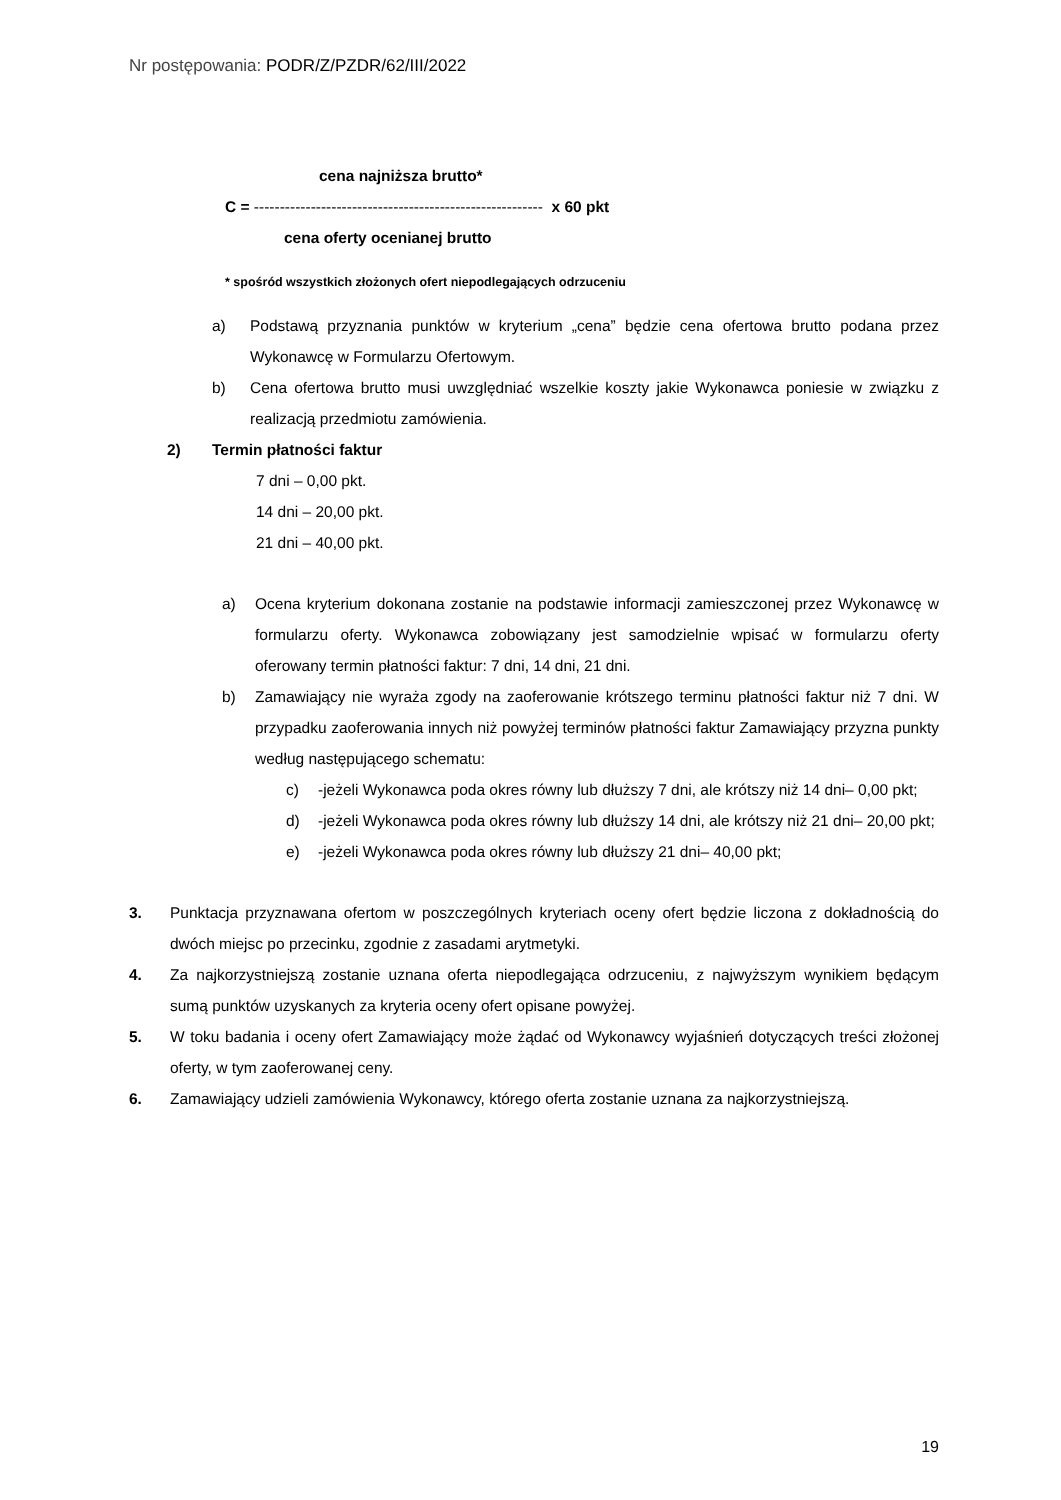Nr postępowania: PODR/Z/PZDR/62/III/2022
cena najniższa brutto*
C = -------------------------------------------------------- x 60 pkt
cena oferty ocenianej brutto
* spośród wszystkich złożonych ofert niepodlegających odrzuceniu
a) Podstawą przyznania punktów w kryterium „cena” będzie cena ofertowa brutto podana przez Wykonawcę w Formularzu Ofertowym.
b) Cena ofertowa brutto musi uwzględniać wszelkie koszty jakie Wykonawca poniesie w związku z realizacją przedmiotu zamówienia.
2) Termin płatności faktur
7 dni – 0,00 pkt.
14 dni – 20,00 pkt.
21 dni – 40,00 pkt.
a) Ocena kryterium dokonana zostanie na podstawie informacji zamieszczonej przez Wykonawcę w formularzu oferty. Wykonawca zobowiązany jest samodzielnie wpisać w formularzu oferty oferowany termin płatności faktur: 7 dni, 14 dni, 21 dni.
b) Zamawiający nie wyraża zgody na zaoferowanie krótszego terminu płatności faktur niż 7 dni. W przypadku zaoferowania innych niż powyżej terminów płatności faktur Zamawiający przyzna punkty według następującego schematu:
c) -jeżeli Wykonawca poda okres równy lub dłuższy 7 dni, ale krótszy niż 14 dni– 0,00 pkt;
d) -jeżeli Wykonawca poda okres równy lub dłuższy 14 dni, ale krótszy niż 21 dni– 20,00 pkt;
e) -jeżeli Wykonawca poda okres równy lub dłuższy 21 dni– 40,00 pkt;
3. Punktacja przyznawana ofertom w poszczególnych kryteriach oceny ofert będzie liczona z dokładnością do dwóch miejsc po przecinku, zgodnie z zasadami arytmetyki.
4. Za najkorzystniejszą zostanie uznana oferta niepodlegająca odrzuceniu, z najwyższym wynikiem będącym sumą punktów uzyskanych za kryteria oceny ofert opisane powyżej.
5. W toku badania i oceny ofert Zamawiający może żądać od Wykonawcy wyjaśnień dotyczących treści złożonej oferty, w tym zaoferowanej ceny.
6. Zamawiający udzieli zamówienia Wykonawcy, którego oferta zostanie uznana za najkorzystniejszą.
19